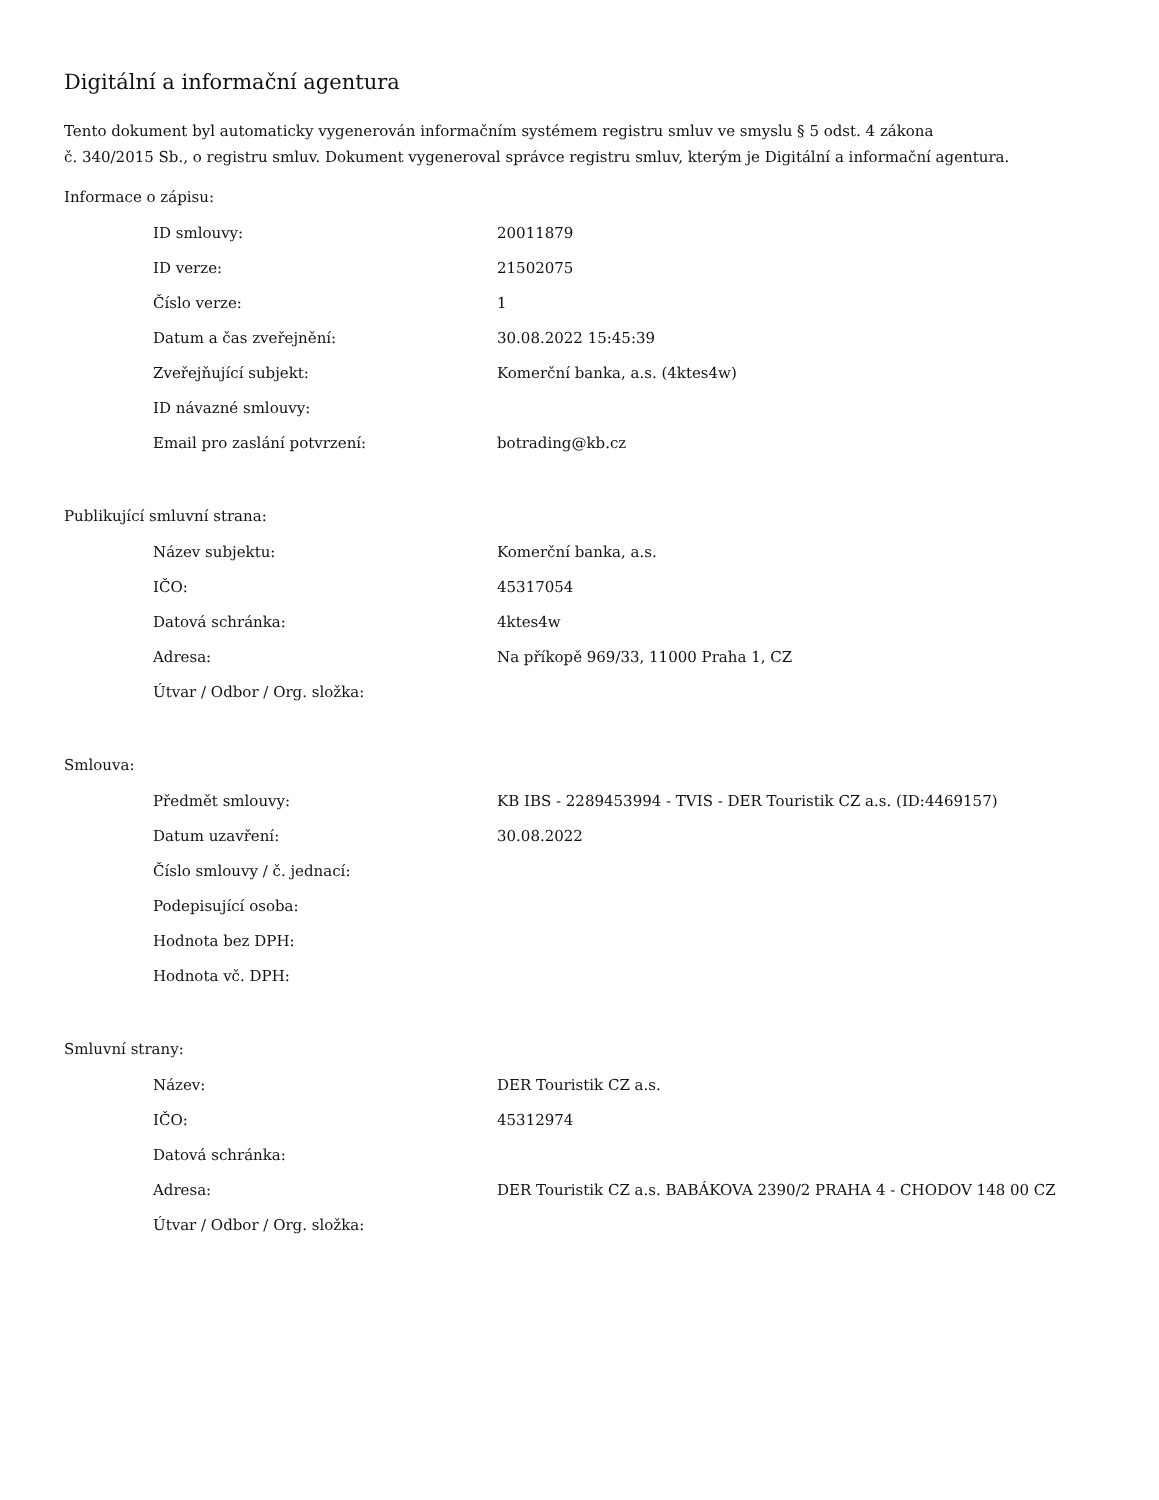Digitální a informační agentura
Tento dokument byl automaticky vygenerován informačním systémem registru smluv ve smyslu § 5 odst. 4 zákona
č. 340/2015 Sb., o registru smluv. Dokument vygeneroval správce registru smluv, kterým je Digitální a informační agentura.
Informace o zápisu:
| ID smlouvy: | 20011879 |
| ID verze: | 21502075 |
| Číslo verze: | 1 |
| Datum a čas zveřejnění: | 30.08.2022 15:45:39 |
| Zveřejňující subjekt: | Komerční banka, a.s. (4ktes4w) |
| ID návazné smlouvy: | |
| Email pro zaslání potvrzení: | botrading@kb.cz |
Publikující smluvní strana:
| Název subjektu: | Komerční banka, a.s. |
| IČO: | 45317054 |
| Datová schránka: | 4ktes4w |
| Adresa: | Na příkopě 969/33, 11000 Praha 1, CZ |
| Útvar / Odbor / Org. složka: | |
Smlouva:
| Předmět smlouvy: | KB IBS - 2289453994 - TVIS - DER Touristik CZ a.s. (ID:4469157) |
| Datum uzavření: | 30.08.2022 |
| Číslo smlouvy / č. jednací: | |
| Podepisující osoba: | |
| Hodnota bez DPH: | |
| Hodnota vč. DPH: | |
Smluvní strany:
| Název: | DER Touristik CZ a.s. |
| IČO: | 45312974 |
| Datová schránka: | |
| Adresa: | DER Touristik CZ a.s. BABÁKOVA 2390/2 PRAHA 4 - CHODOV 148 00 CZ |
| Útvar / Odbor / Org. složka: | |